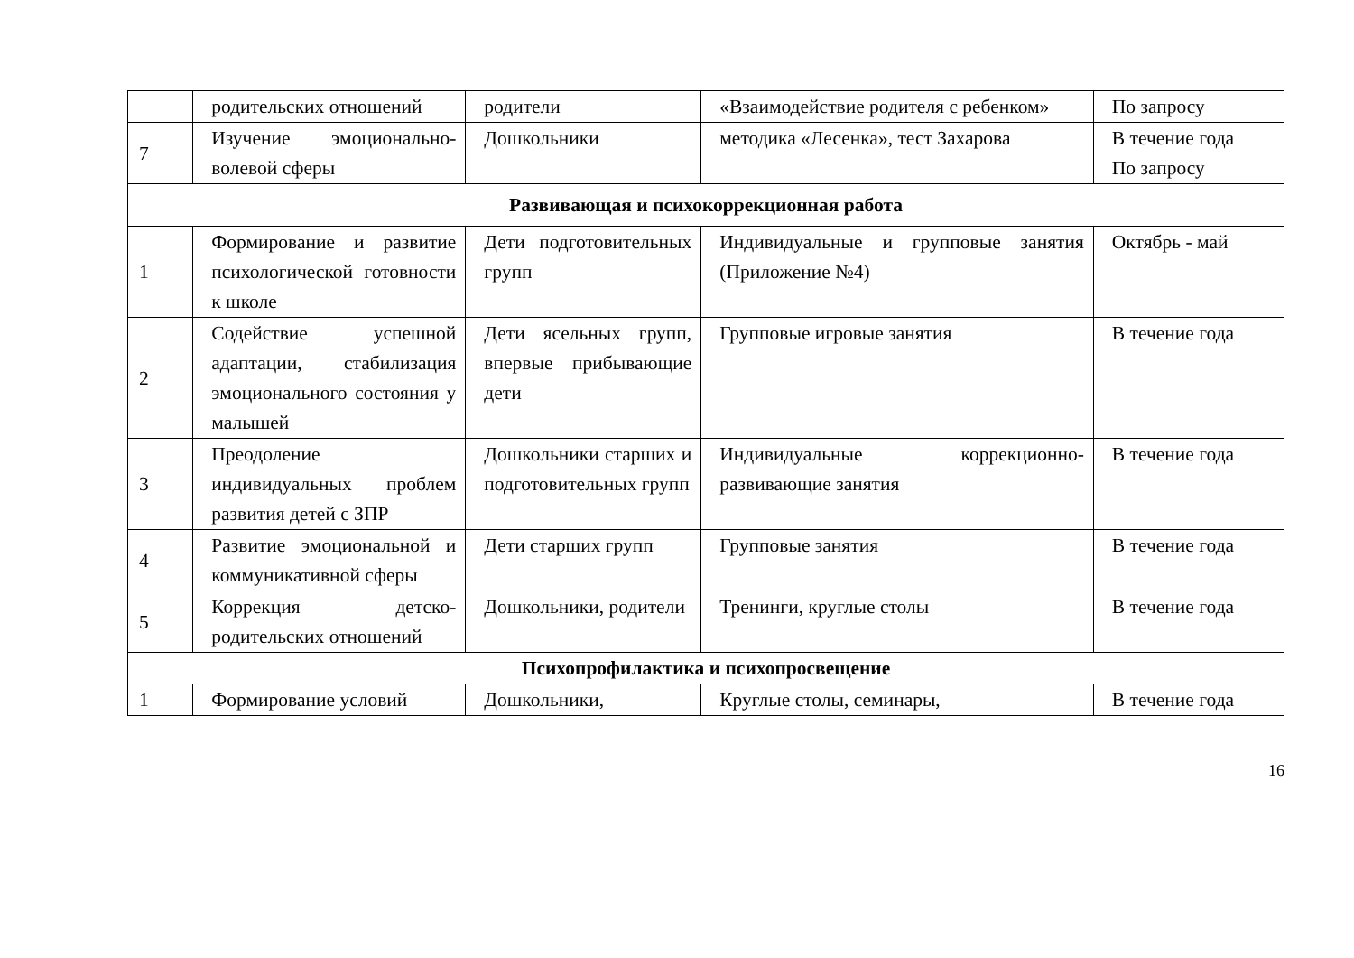| | родительских отношений | родители | «Взаимодействие родителя с ребенком» | По запросу |
| 7 | Изучение эмоционально-волевой сферы | Дошкольники | методика «Лесенка», тест Захарова | В течение года По запросу |
| Развивающая и психокоррекционная работа | | | | |
| 1 | Формирование и развитие психологической готовности к школе | Дети подготовительных групп | Индивидуальные и групповые занятия (Приложение №4) | Октябрь - май |
| 2 | Содействие успешной адаптации, стабилизация эмоционального состояния у малышей | Дети ясельных групп, впервые прибывающие дети | Групповые игровые занятия | В течение года |
| 3 | Преодоление индивидуальных проблем развития детей с ЗПР | Дошкольники старших и подготовительных групп | Индивидуальные коррекционно-развивающие занятия | В течение года |
| 4 | Развитие эмоциональной и коммуникативной сферы | Дети старших групп | Групповые занятия | В течение года |
| 5 | Коррекция детско-родительских отношений | Дошкольники, родители | Тренинги, круглые столы | В течение года |
| Психопрофилактика и психопросвещение | | | | |
| 1 | Формирование условий | Дошкольники, | Круглые столы, семинары, | В течение года |
16